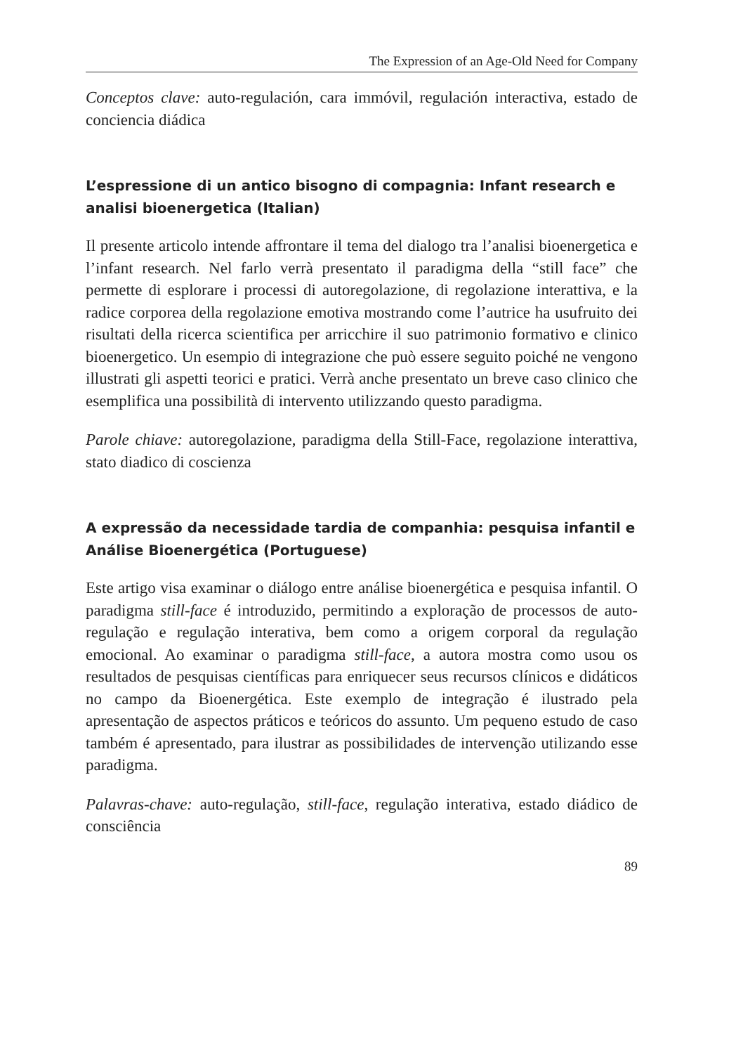The Expression of an Age-Old Need for Company
Conceptos clave: auto-regulación, cara immóvil, regulación interactiva, estado de conciencia diádica
L’espressione di un antico bisogno di compagnia: Infant research e analisi bioenergetica (Italian)
Il presente articolo intende affrontare il tema del dialogo tra l’analisi bioenergetica e l’infant research. Nel farlo verrà presentato il paradigma della “still face” che permette di esplorare i processi di autoregolazione, di regolazione interattiva, e la radice corporea della regolazione emotiva mostrando come l’autrice ha usufruito dei risultati della ricerca scientifica per arricchire il suo patrimonio formativo e clinico bioenergetico. Un esempio di integrazione che può essere seguito poiché ne vengono illustrati gli aspetti teorici e pratici. Verrà anche presentato un breve caso clinico che esemplifica una possibilità di intervento utilizzando questo paradigma.
Parole chiave: autoregolazione, paradigma della Still-Face, regolazione interattiva, stato diadico di coscienza
A expressão da necessidade tardia de companhia: pesquisa infantil e Análise Bioenergética (Portuguese)
Este artigo visa examinar o diálogo entre análise bioenergética e pesquisa infantil. O paradigma still-face é introduzido, permitindo a exploração de processos de auto-regulação e regulação interativa, bem como a origem corporal da regulação emocional. Ao examinar o paradigma still-face, a autora mostra como usou os resultados de pesquisas científicas para enriquecer seus recursos clínicos e didáticos no campo da Bioenergética. Este exemplo de integração é ilustrado pela apresentação de aspectos práticos e teóricos do assunto. Um pequeno estudo de caso também é apresentado, para ilustrar as possibilidades de intervenção utilizando esse paradigma.
Palavras-chave: auto-regulação, still-face, regulação interativa, estado diádico de consciência
89